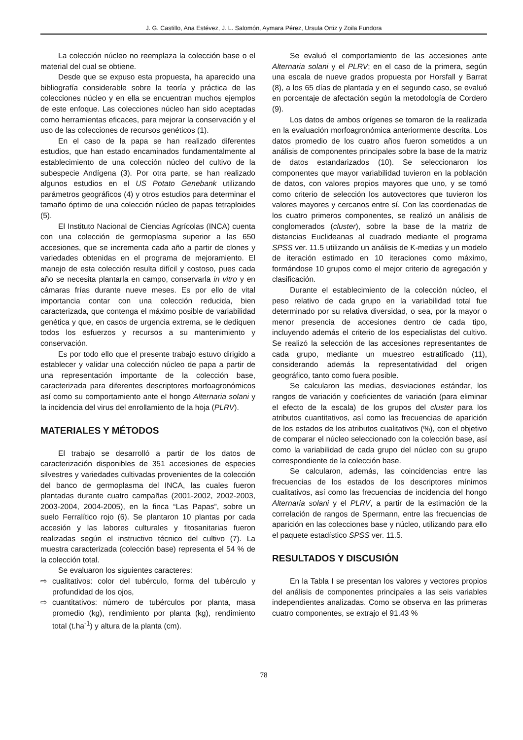J. G. Castillo, Ana Estévez, J. L. Salomón, Aymara Pérez, Ursula Ortiz y Zoila Fundora
La colección núcleo no reemplaza la colección base o el material del cual se obtiene.
Desde que se expuso esta propuesta, ha aparecido una bibliografía considerable sobre la teoría y práctica de las colecciones núcleo y en ella se encuentran muchos ejemplos de este enfoque. Las colecciones núcleo han sido aceptadas como herramientas eficaces, para mejorar la conservación y el uso de las colecciones de recursos genéticos (1).
En el caso de la papa se han realizado diferentes estudios, que han estado encaminados fundamentalmente al establecimiento de una colección núcleo del cultivo de la subespecie Andígena (3). Por otra parte, se han realizado algunos estudios en el US Potato Genebank utilizando parámetros geográficos (4) y otros estudios para determinar el tamaño óptimo de una colección núcleo de papas tetraploides (5).
El Instituto Nacional de Ciencias Agrícolas (INCA) cuenta con una colección de germoplasma superior a las 650 accesiones, que se incrementa cada año a partir de clones y variedades obtenidas en el programa de mejoramiento. El manejo de esta colección resulta difícil y costoso, pues cada año se necesita plantarla en campo, conservarla in vitro y en cámaras frías durante nueve meses. Es por ello de vital importancia contar con una colección reducida, bien caracterizada, que contenga el máximo posible de variabilidad genética y que, en casos de urgencia extrema, se le dediquen todos los esfuerzos y recursos a su mantenimiento y conservación.
Es por todo ello que el presente trabajo estuvo dirigido a establecer y validar una colección núcleo de papa a partir de una representación importante de la colección base, caracterizada para diferentes descriptores morfoagronómicos así como su comportamiento ante el hongo Alternaria solani y la incidencia del virus del enrollamiento de la hoja (PLRV).
MATERIALES Y MÉTODOS
El trabajo se desarrolló a partir de los datos de caracterización disponibles de 351 accesiones de especies silvestres y variedades cultivadas provenientes de la colección del banco de germoplasma del INCA, las cuales fueron plantadas durante cuatro campañas (2001-2002, 2002-2003, 2003-2004, 2004-2005), en la finca “Las Papas”, sobre un suelo Ferralítico rojo (6). Se plantaron 10 plantas por cada accesión y las labores culturales y fitosanitarias fueron realizadas según el instructivo técnico del cultivo (7). La muestra caracterizada (colección base) representa el 54 % de la colección total.
Se evaluaron los siguientes caracteres:
⇨ cualitativos: color del tubérculo, forma del tubérculo y profundidad de los ojos,
⇨ cuantitativos: número de tubérculos por planta, masa promedio (kg), rendimiento por planta (kg), rendimiento total (t.ha<sup>-1</sup>) y altura de la planta (cm).
Se evaluó el comportamiento de las accesiones ante Alternaria solani y el PLRV; en el caso de la primera, según una escala de nueve grados propuesta por Horsfall y Barrat (8), a los 65 días de plantada y en el segundo caso, se evaluó en porcentaje de afectación según la metodología de Cordero (9).
Los datos de ambos orígenes se tomaron de la realizada en la evaluación morfoagronómica anteriormente descrita. Los datos promedio de los cuatro años fueron sometidos a un análisis de componentes principales sobre la base de la matriz de datos estandarizados (10). Se seleccionaron los componentes que mayor variabilidad tuvieron en la población de datos, con valores propios mayores que uno, y se tomó como criterio de selección los autovectores que tuvieron los valores mayores y cercanos entre sí. Con las coordenadas de los cuatro primeros componentes, se realizó un análisis de conglomerados (cluster), sobre la base de la matriz de distancias Euclideanas al cuadrado mediante el programa SPSS ver. 11.5 utilizando un análisis de K-medias y un modelo de iteración estimado en 10 iteraciones como máximo, formándose 10 grupos como el mejor criterio de agregación y clasificación.
Durante el establecimiento de la colección núcleo, el peso relativo de cada grupo en la variabilidad total fue determinado por su relativa diversidad, o sea, por la mayor o menor presencia de accesiones dentro de cada tipo, incluyendo además el criterio de los especialistas del cultivo. Se realizó la selección de las accesiones representantes de cada grupo, mediante un muestreo estratificado (11), considerando además la representatividad del origen geográfico, tanto como fuera posible.
Se calcularon las medias, desviaciones estándar, los rangos de variación y coeficientes de variación (para eliminar el efecto de la escala) de los grupos del cluster para los atributos cuantitativos, así como las frecuencias de aparición de los estados de los atributos cualitativos (%), con el objetivo de comparar el núcleo seleccionado con la colección base, así como la variabilidad de cada grupo del núcleo con su grupo correspondiente de la colección base.
Se calcularon, además, las coincidencias entre las frecuencias de los estados de los descriptores mínimos cualitativos, así como las frecuencias de incidencia del hongo Alternaria solani y el PLRV, a partir de la estimación de la correlación de rangos de Spermann, entre las frecuencias de aparición en las colecciones base y núcleo, utilizando para ello el paquete estadístico SPSS ver. 11.5.
RESULTADOS Y DISCUSIÓN
En la Tabla I se presentan los valores y vectores propios del análisis de componentes principales a las seis variables independientes analizadas. Como se observa en las primeras cuatro componentes, se extrajo el 91.43 %
78